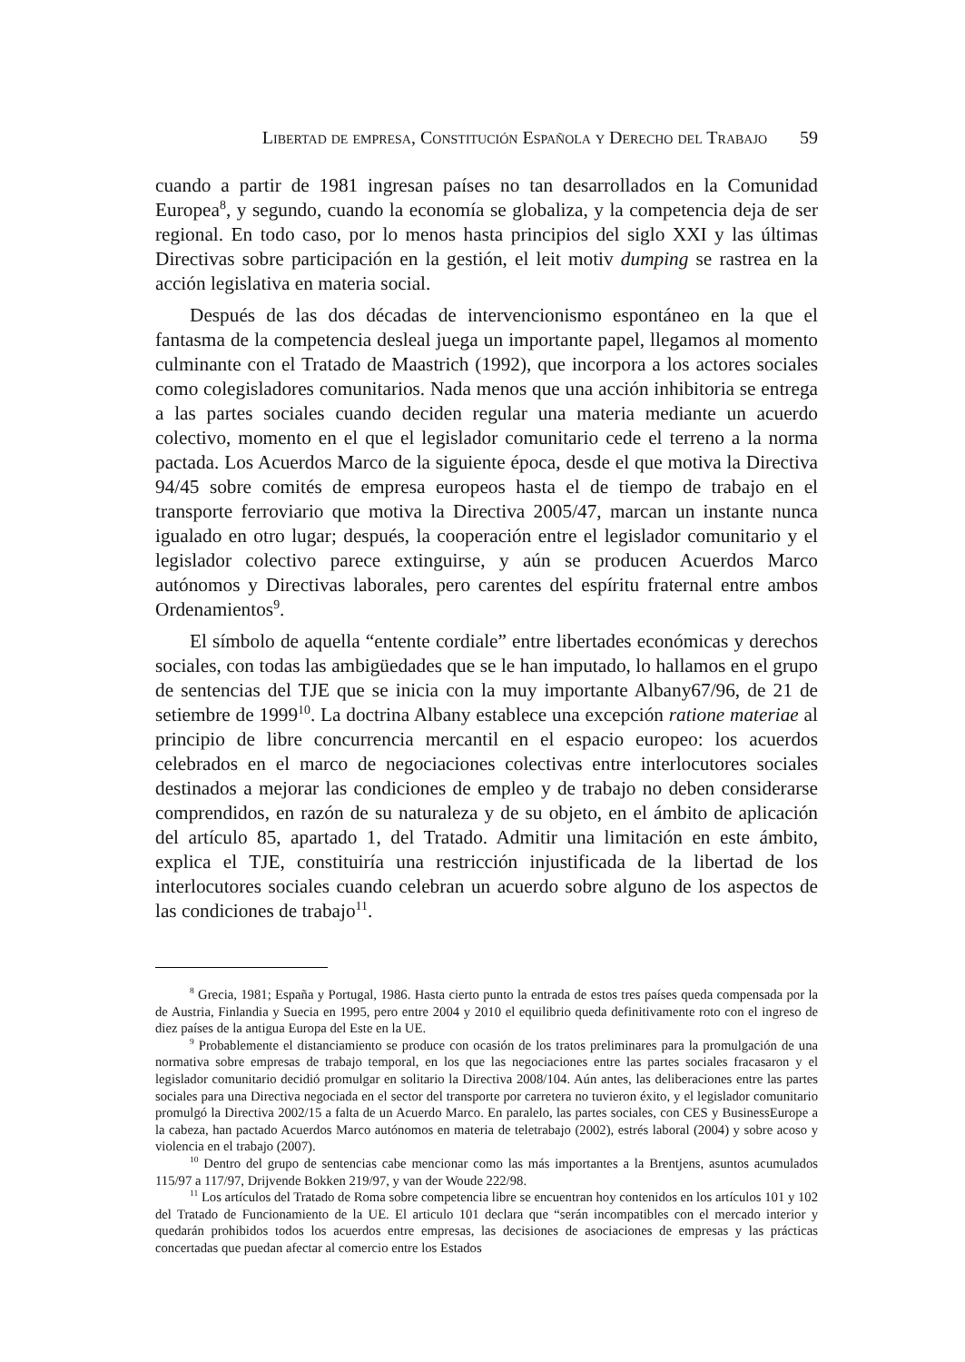Libertad de empresa, Constitución Española y Derecho del Trabajo 59
cuando a partir de 1981 ingresan países no tan desarrollados en la Comunidad Europea<sup>8</sup>, y segundo, cuando la economía se globaliza, y la competencia deja de ser regional. En todo caso, por lo menos hasta principios del siglo XXI y las últimas Directivas sobre participación en la gestión, el leit motiv dumping se rastrea en la acción legislativa en materia social.
Después de las dos décadas de intervencionismo espontáneo en la que el fantasma de la competencia desleal juega un importante papel, llegamos al momento culminante con el Tratado de Maastrich (1992), que incorpora a los actores sociales como colegisladores comunitarios. Nada menos que una acción inhibitoria se entrega a las partes sociales cuando deciden regular una materia mediante un acuerdo colectivo, momento en el que el legislador comunitario cede el terreno a la norma pactada. Los Acuerdos Marco de la siguiente época, desde el que motiva la Directiva 94/45 sobre comités de empresa europeos hasta el de tiempo de trabajo en el transporte ferroviario que motiva la Directiva 2005/47, marcan un instante nunca igualado en otro lugar; después, la cooperación entre el legislador comunitario y el legislador colectivo parece extinguirse, y aún se producen Acuerdos Marco autónomos y Directivas laborales, pero carentes del espíritu fraternal entre ambos Ordenamientos<sup>9</sup>.
El símbolo de aquella “entente cordiale” entre libertades económicas y derechos sociales, con todas las ambigüedades que se le han imputado, lo hallamos en el grupo de sentencias del TJE que se inicia con la muy importante Albany67/96, de 21 de setiembre de 1999<sup>10</sup>. La doctrina Albany establece una excepción ratione materiae al principio de libre concurrencia mercantil en el espacio europeo: los acuerdos celebrados en el marco de negociaciones colectivas entre interlocutores sociales destinados a mejorar las condiciones de empleo y de trabajo no deben considerarse comprendidos, en razón de su naturaleza y de su objeto, en el ámbito de aplicación del artículo 85, apartado 1, del Tratado. Admitir una limitación en este ámbito, explica el TJE, constituiría una restricción injustificada de la libertad de los interlocutores sociales cuando celebran un acuerdo sobre alguno de los aspectos de las condiciones de trabajo<sup>11</sup>.
<sup>8</sup> Grecia, 1981; España y Portugal, 1986. Hasta cierto punto la entrada de estos tres países queda compensada por la de Austria, Finlandia y Suecia en 1995, pero entre 2004 y 2010 el equilibrio queda definitivamente roto con el ingreso de diez países de la antigua Europa del Este en la UE.
<sup>9</sup> Probablemente el distanciamiento se produce con ocasión de los tratos preliminares para la promulgación de una normativa sobre empresas de trabajo temporal, en los que las negociaciones entre las partes sociales fracasaron y el legislador comunitario decidió promulgar en solitario la Directiva 2008/104. Aún antes, las deliberaciones entre las partes sociales para una Directiva negociada en el sector del transporte por carretera no tuvieron éxito, y el legislador comunitario promulgó la Directiva 2002/15 a falta de un Acuerdo Marco. En paralelo, las partes sociales, con CES y BusinessEurope a la cabeza, han pactado Acuerdos Marco autónomos en materia de teletrabajo (2002), estrés laboral (2004) y sobre acoso y violencia en el trabajo (2007).
<sup>10</sup> Dentro del grupo de sentencias cabe mencionar como las más importantes a la Brentjens, asuntos acumulados 115/97 a 117/97, Drijvende Bokken 219/97, y van der Woude 222/98.
<sup>11</sup> Los artículos del Tratado de Roma sobre competencia libre se encuentran hoy contenidos en los artículos 101 y 102 del Tratado de Funcionamiento de la UE. El articulo 101 declara que “serán incompatibles con el mercado interior y quedarán prohibidos todos los acuerdos entre empresas, las decisiones de asociaciones de empresas y las prácticas concertadas que puedan afectar al comercio entre los Estados